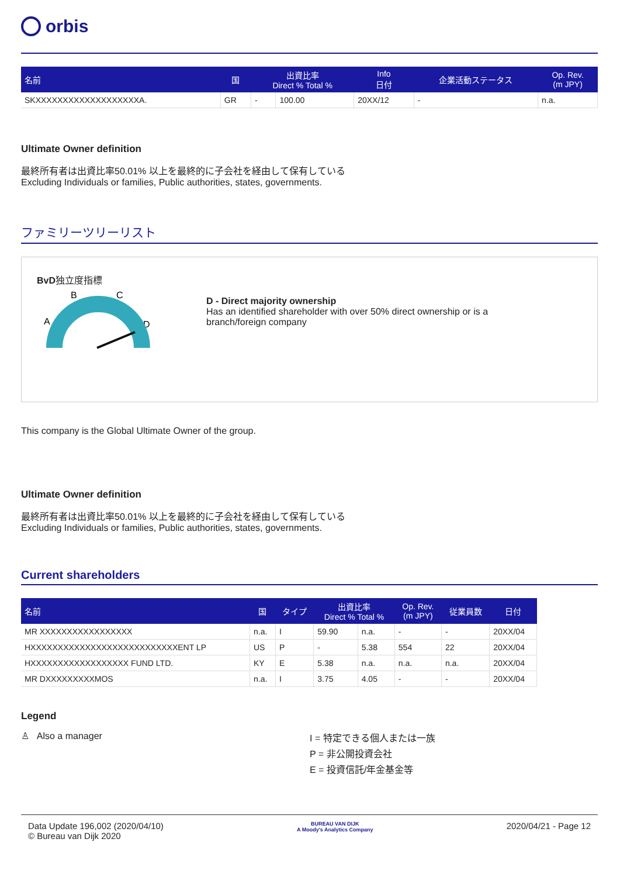orbis
| 名前 | 国 | 出資比率 Direct % Total % | | Info 日付 | 企業活動ステータス | Op. Rev. (m JPY) |
| --- | --- | --- | --- | --- | --- | --- |
| SKXXXXXXXXXXXXXXXXXXXA. | GR | - | 100.00 | 20XX/12 | - | n.a. |
Ultimate Owner definition
最終所有者は出資比率50.01% 以上を最終的に子会社を経由して保有している
Excluding Individuals or families, Public authorities, states, governments.
ファミリーツリーリスト
BvD独立度指標
B
C
A
D
D - Direct majority ownership
Has an identified shareholder with over 50% direct ownership or is a
branch/foreign company
This company is the Global Ultimate Owner of the group.
Ultimate Owner definition
最終所有者は出資比率50.01% 以上を最終的に子会社を経由して保有している
Excluding Individuals or families, Public authorities, states, governments.
Current shareholders
| 名前 | 国 | タイプ | 出資比率 Direct % Total % | | Op. Rev. (m JPY) | 従業員数 | 日付 |
| --- | --- | --- | --- | --- | --- | --- | --- |
| MR XXXXXXXXXXXXXXXXX | n.a. | I | 59.90 | n.a. | - | - | 20XX/04 |
| HXXXXXXXXXXXXXXXXXXXXXXXXXXXENT LP | US | P | - | 5.38 | 554 | 22 | 20XX/04 |
| HXXXXXXXXXXXXXXXXXX FUND LTD. | KY | E | 5.38 | n.a. | n.a. | n.a. | 20XX/04 |
| MR DXXXXXXXXXMOS | n.a. | I | 3.75 | 4.05 | - | - | 20XX/04 |
Legend
♙ Also a manager
I = 特定できる個人または一族
P = 非公開投資会社
E = 投資信託/年金基金等
Data Update 196,002 (2020/04/10)
© Bureau van Dijk 2020
BUREAU VAN DIJK
A Moody's Analytics Company
2020/04/21 - Page 12